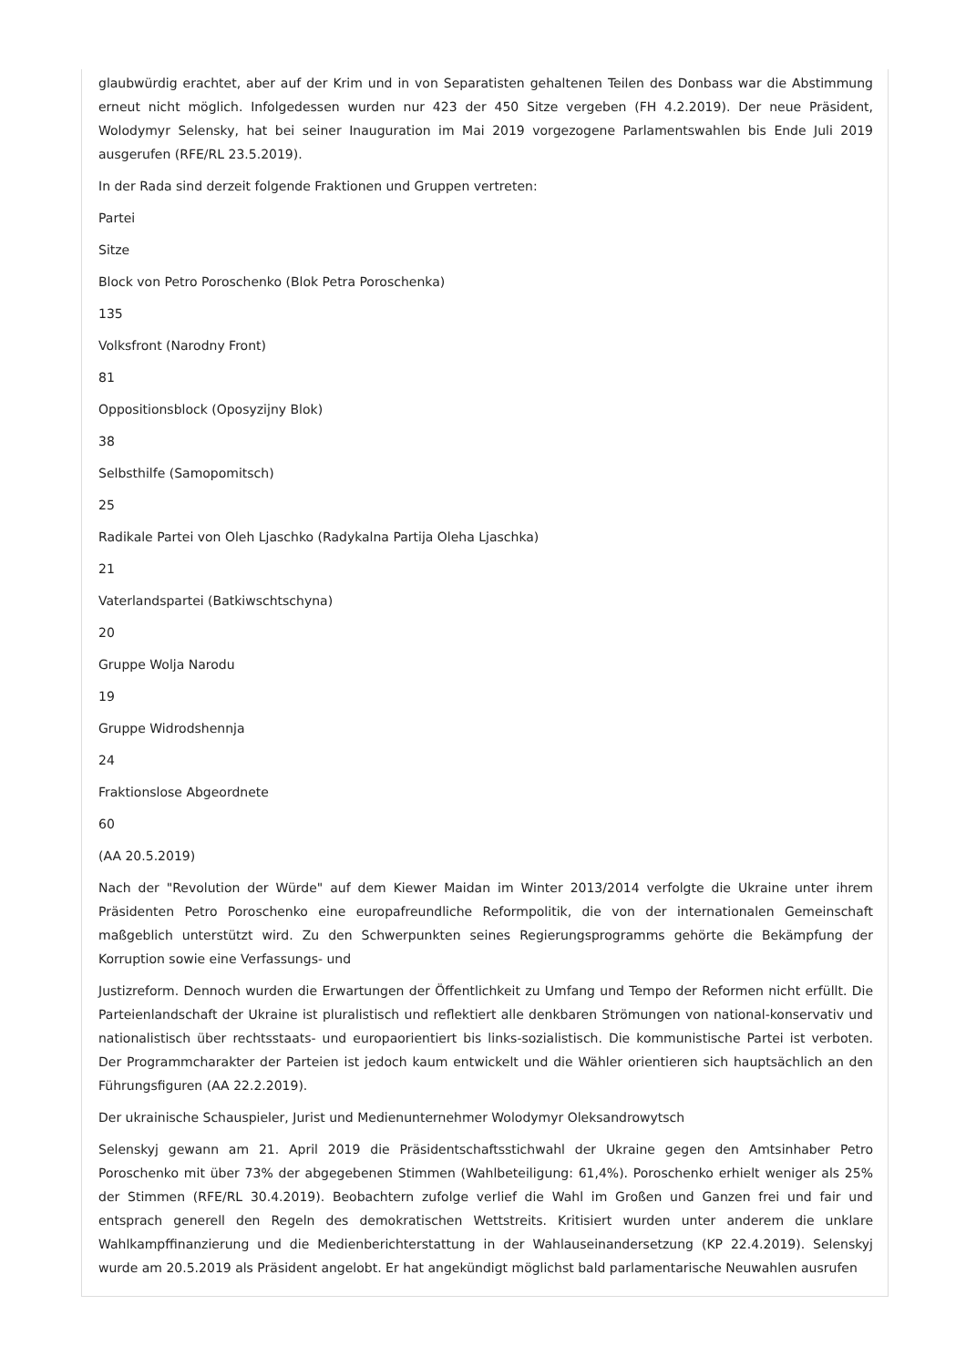glaubwürdig erachtet, aber auf der Krim und in von Separatisten gehaltenen Teilen des Donbass war die Abstimmung erneut nicht möglich. Infolgedessen wurden nur 423 der 450 Sitze vergeben (FH 4.2.2019). Der neue Präsident, Wolodymyr Selensky, hat bei seiner Inauguration im Mai 2019 vorgezogene Parlamentswahlen bis Ende Juli 2019 ausgerufen (RFE/RL 23.5.2019).
In der Rada sind derzeit folgende Fraktionen und Gruppen vertreten:
Partei
Sitze
Block von Petro Poroschenko (Blok Petra Poroschenka)
135
Volksfront (Narodny Front)
81
Oppositionsblock (Oposyzijny Blok)
38
Selbsthilfe (Samopomitsch)
25
Radikale Partei von Oleh Ljaschko (Radykalna Partija Oleha Ljaschka)
21
Vaterlandspartei (Batkiwschtschyna)
20
Gruppe Wolja Narodu
19
Gruppe Widrodshennja
24
Fraktionslose Abgeordnete
60
(AA 20.5.2019)
Nach der "Revolution der Würde" auf dem Kiewer Maidan im Winter 2013/2014 verfolgte die Ukraine unter ihrem Präsidenten Petro Poroschenko eine europafreundliche Reformpolitik, die von der internationalen Gemeinschaft maßgeblich unterstützt wird. Zu den Schwerpunkten seines Regierungsprogramms gehörte die Bekämpfung der Korruption sowie eine Verfassungs- und
Justizreform. Dennoch wurden die Erwartungen der Öffentlichkeit zu Umfang und Tempo der Reformen nicht erfüllt. Die Parteienlandschaft der Ukraine ist pluralistisch und reflektiert alle denkbaren Strömungen von national-konservativ und nationalistisch über rechtsstaats- und europaorientiert bis links-sozialistisch. Die kommunistische Partei ist verboten. Der Programmcharakter der Parteien ist jedoch kaum entwickelt und die Wähler orientieren sich hauptsächlich an den Führungsfiguren (AA 22.2.2019).
Der ukrainische Schauspieler, Jurist und Medienunternehmer Wolodymyr Oleksandrowytsch
Selenskyj gewann am 21. April 2019 die Präsidentschaftsstichwahl der Ukraine gegen den Amtsinhaber Petro Poroschenko mit über 73% der abgegebenen Stimmen (Wahlbeteiligung: 61,4%). Poroschenko erhielt weniger als 25% der Stimmen (RFE/RL 30.4.2019). Beobachtern zufolge verlief die Wahl im Großen und Ganzen frei und fair und entsprach generell den Regeln des demokratischen Wettstreits. Kritisiert wurden unter anderem die unklare Wahlkampffinanzierung und die Medienberichterstattung in der Wahlauseinandersetzung (KP 22.4.2019). Selenskyj wurde am 20.5.2019 als Präsident angelobt. Er hat angekündigt möglichst bald parlamentarische Neuwahlen ausrufen